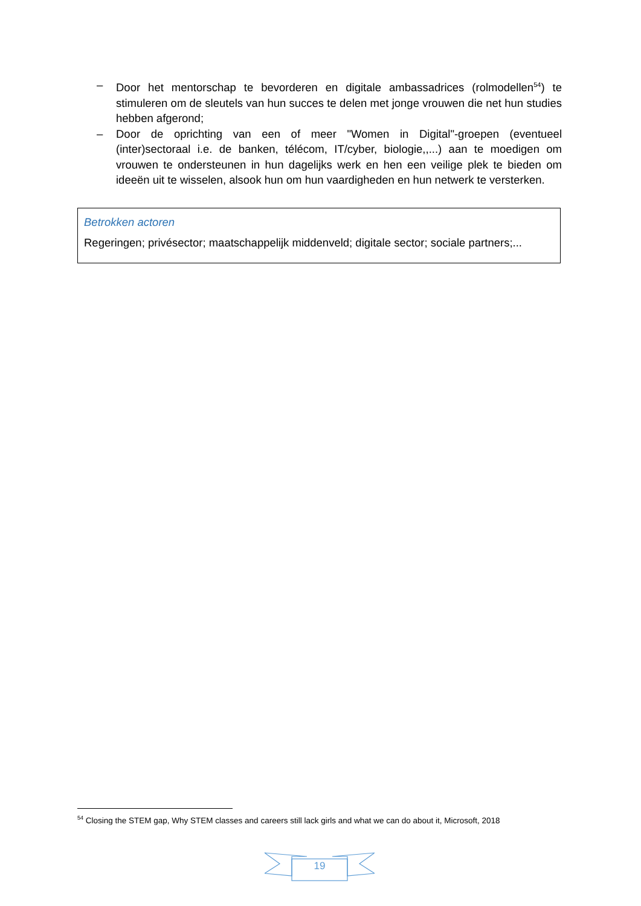– Door het mentorschap te bevorderen en digitale ambassadrices (rolmodellen<sup>54</sup>) te stimuleren om de sleutels van hun succes te delen met jonge vrouwen die net hun studies hebben afgerond;
– Door de oprichting van een of meer "Women in Digital"-groepen (eventueel (inter)sectoraal i.e. de banken, télécom, IT/cyber, biologie,,...) aan te moedigen om vrouwen te ondersteunen in hun dagelijks werk en hen een veilige plek te bieden om ideeën uit te wisselen, alsook hun om hun vaardigheden en hun netwerk te versterken.
Betrokken actoren
Regeringen; privésector; maatschappelijk middenveld; digitale sector; sociale partners;...
<sup>54</sup> Closing the STEM gap, Why STEM classes and careers still lack girls and what we can do about it, Microsoft, 2018
19